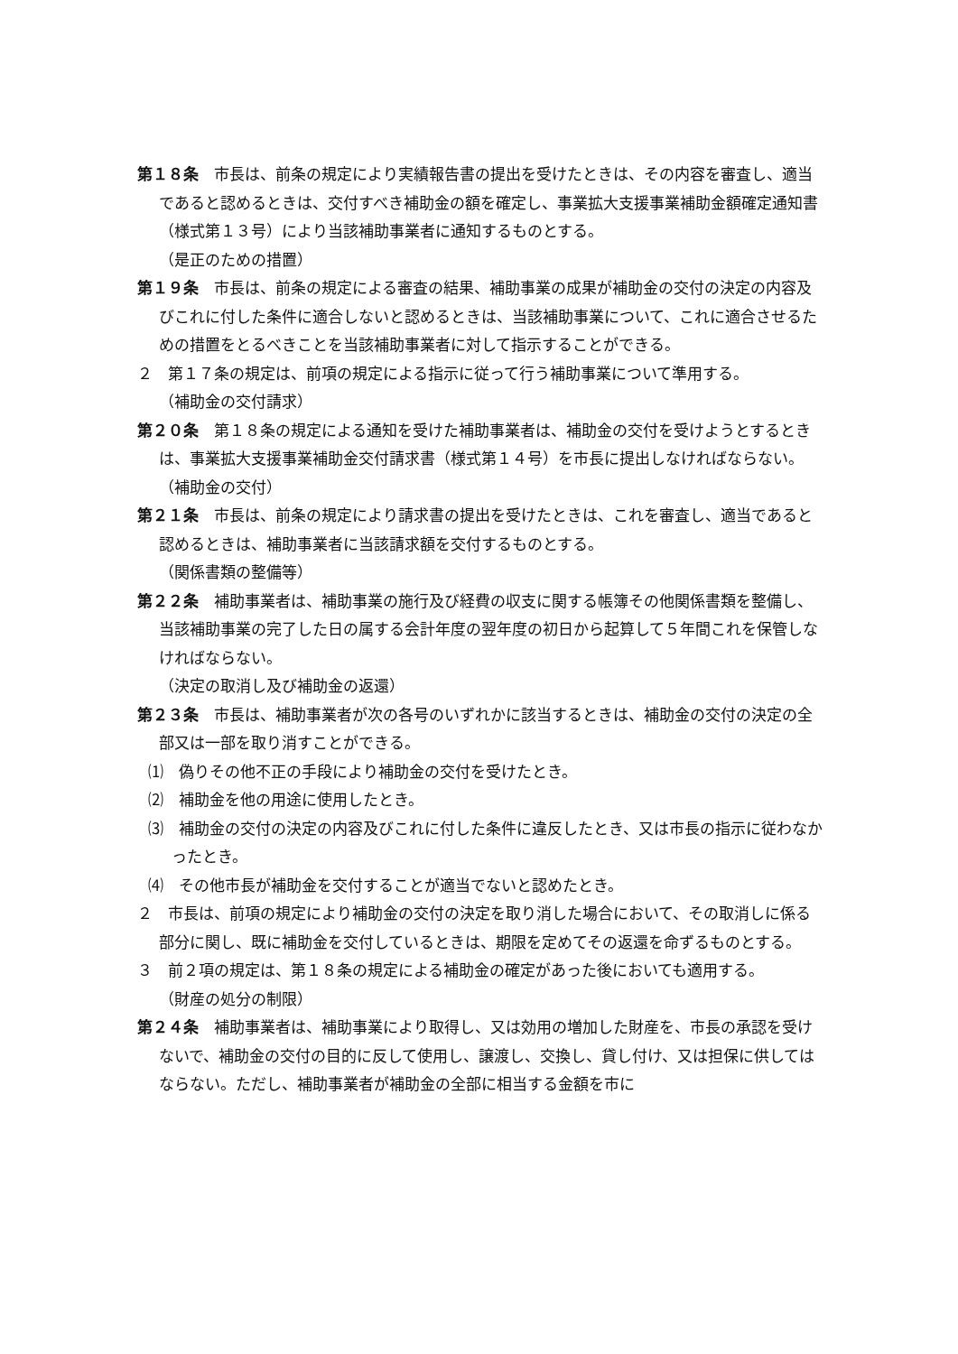第１８条　市長は、前条の規定により実績報告書の提出を受けたときは、その内容を審査し、適当であると認めるときは、交付すべき補助金の額を確定し、事業拡大支援事業補助金額確定通知書（様式第１３号）により当該補助事業者に通知するものとする。
（是正のための措置）
第１９条　市長は、前条の規定による審査の結果、補助事業の成果が補助金の交付の決定の内容及びこれに付した条件に適合しないと認めるときは、当該補助事業について、これに適合させるための措置をとるべきことを当該補助事業者に対して指示することができる。
２　第１７条の規定は、前項の規定による指示に従って行う補助事業について準用する。
（補助金の交付請求）
第２０条　第１８条の規定による通知を受けた補助事業者は、補助金の交付を受けようとするときは、事業拡大支援事業補助金交付請求書（様式第１４号）を市長に提出しなければならない。
（補助金の交付）
第２１条　市長は、前条の規定により請求書の提出を受けたときは、これを審査し、適当であると認めるときは、補助事業者に当該請求額を交付するものとする。
（関係書類の整備等）
第２２条　補助事業者は、補助事業の施行及び経費の収支に関する帳簿その他関係書類を整備し、当該補助事業の完了した日の属する会計年度の翌年度の初日から起算して５年間これを保管しなければならない。
（決定の取消し及び補助金の返還）
第２３条　市長は、補助事業者が次の各号のいずれかに該当するときは、補助金の交付の決定の全部又は一部を取り消すことができる。
⑴　偽りその他不正の手段により補助金の交付を受けたとき。
⑵　補助金を他の用途に使用したとき。
⑶　補助金の交付の決定の内容及びこれに付した条件に違反したとき、又は市長の指示に従わなかったとき。
⑷　その他市長が補助金を交付することが適当でないと認めたとき。
２　市長は、前項の規定により補助金の交付の決定を取り消した場合において、その取消しに係る部分に関し、既に補助金を交付しているときは、期限を定めてその返還を命ずるものとする。
３　前２項の規定は、第１８条の規定による補助金の確定があった後においても適用する。
（財産の処分の制限）
第２４条　補助事業者は、補助事業により取得し、又は効用の増加した財産を、市長の承認を受けないで、補助金の交付の目的に反して使用し、譲渡し、交換し、貸し付け、又は担保に供してはならない。ただし、補助事業者が補助金の全部に相当する金額を市に